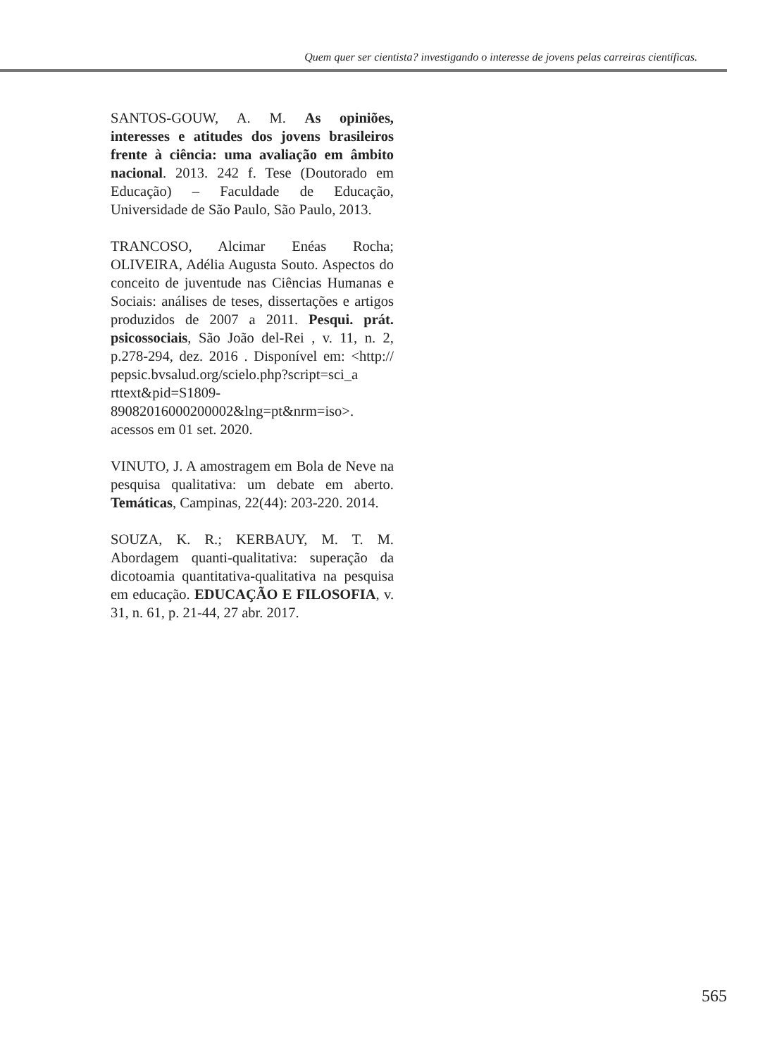Quem quer ser cientista? investigando o interesse de jovens pelas carreiras científicas.
SANTOS-GOUW, A. M. As opiniões, interesses e atitudes dos jovens brasileiros frente à ciência: uma avaliação em âmbito nacional. 2013. 242 f. Tese (Doutorado em Educação) – Faculdade de Educação, Universidade de São Paulo, São Paulo, 2013.
TRANCOSO, Alcimar Enéas Rocha; OLIVEIRA, Adélia Augusta Souto. Aspectos do conceito de juventude nas Ciências Humanas e Sociais: análises de teses, dissertações e artigos produzidos de 2007 a 2011. Pesqui. prát. psicossociais, São João del-Rei , v. 11, n. 2, p.278-294, dez. 2016 . Disponível em: <http:// pepsic.bvsalud.org/scielo.php?script=sci_a rttext&pid=S1809- 89082016000200002&lng=pt&nrm=iso>. acessos em 01 set. 2020.
VINUTO, J. A amostragem em Bola de Neve na pesquisa qualitativa: um debate em aberto. Temáticas, Campinas, 22(44): 203-220. 2014.
SOUZA, K. R.; KERBAUY, M. T. M. Abordagem quanti-qualitativa: superação da dicotoamia quantitativa-qualitativa na pesquisa em educação. EDUCAÇÃO E FILOSOFIA, v. 31, n. 61, p. 21-44, 27 abr. 2017.
565